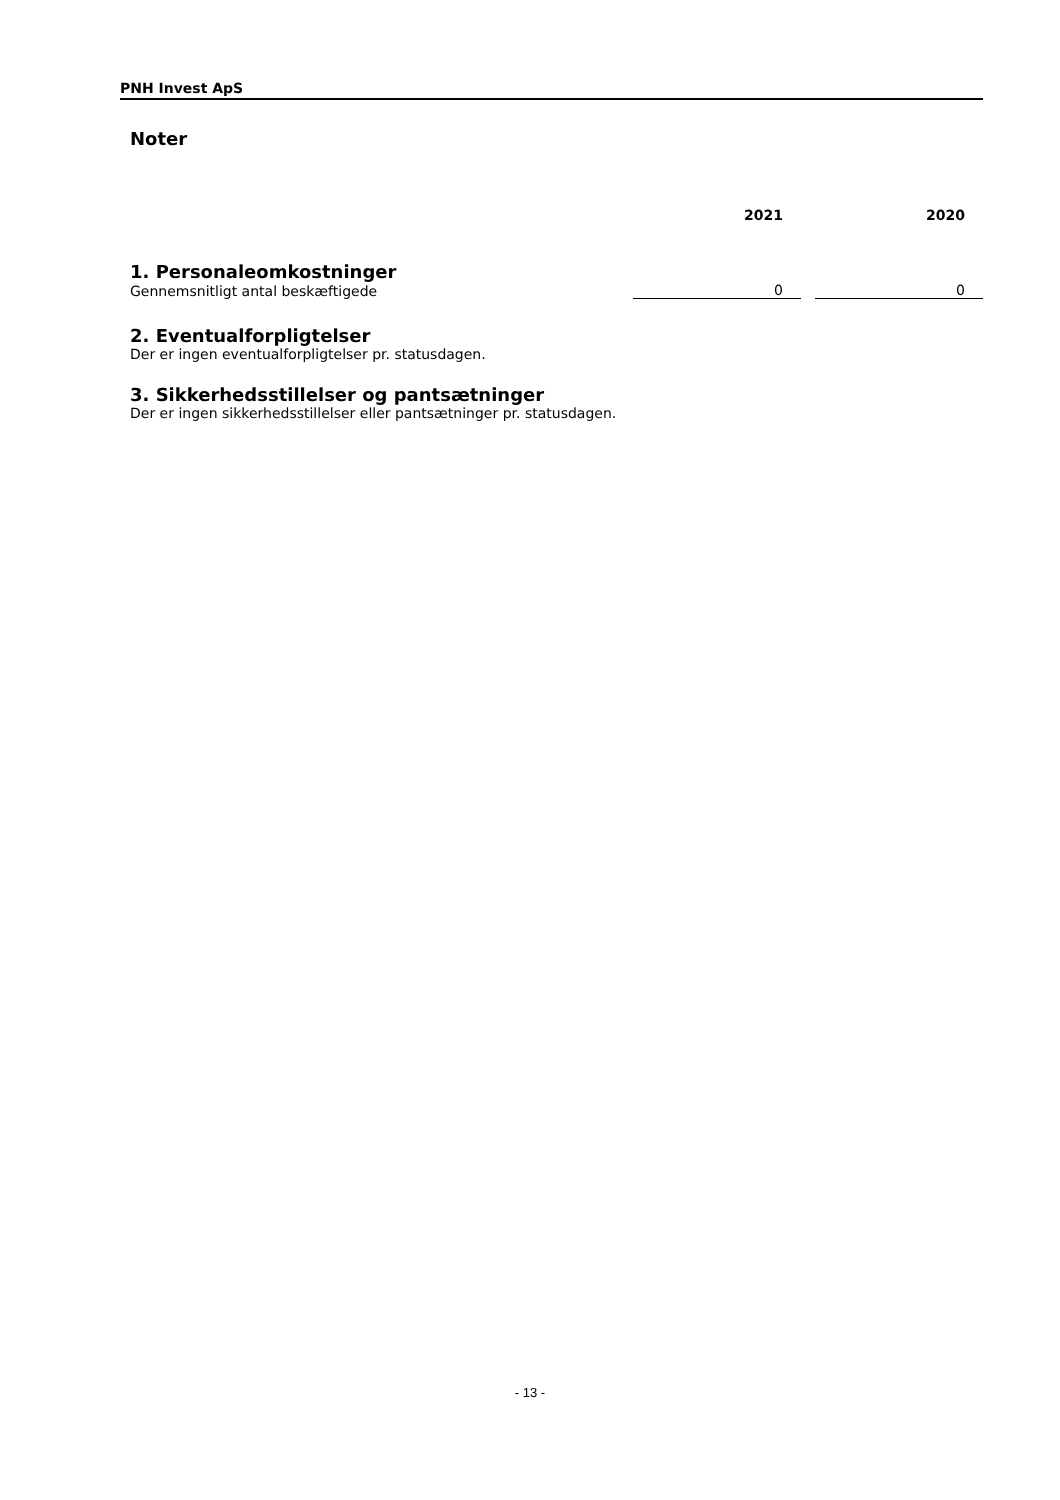PNH Invest ApS
Noter
| | 2021 | | 2020 |
| --- | --- | --- | --- |
| 1. Personaleomkostninger | | | |
| Gennemsnitligt antal beskæftigede | 0 | | 0 |
2. Eventualforpligtelser
Der er ingen eventualforpligtelser pr. statusdagen.
3. Sikkerhedsstillelser og pantsætninger
Der er ingen sikkerhedsstillelser eller pantsætninger pr. statusdagen.
- 13 -